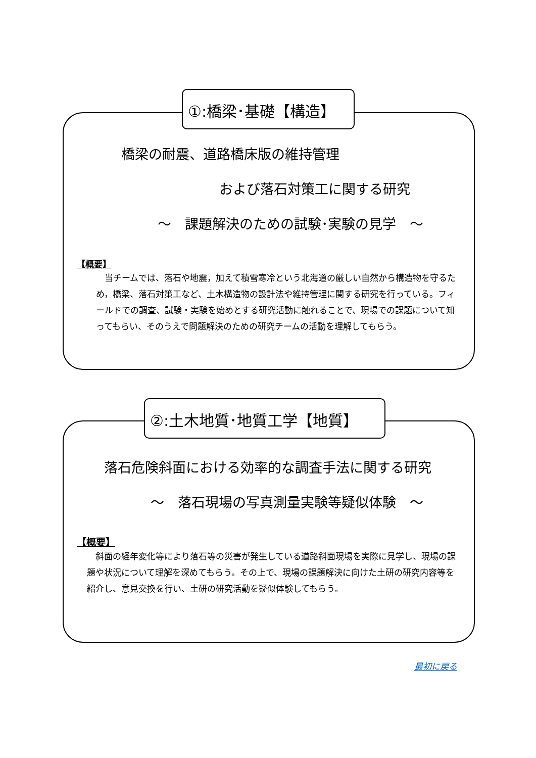橋梁の耐震、道路橋床版の維持管理
および落石対策工に関する研究
～　課題解決のための試験･実験の見学　～
【概要】
　当チームでは、落石や地震，加えて積雪寒冷という北海道の厳しい自然から構造物を守るため，橋梁、落石対策工など、土木構造物の設計法や維持管理に関する研究を行っている。フィールドでの調査、試験・実験を始めとする研究活動に触れることで、現場での課題について知ってもらい、そのうえで問題解決のための研究チームの活動を理解してもらう。
①:橋梁･基礎【構造】
落石危険斜面における効率的な調査手法に関する研究
～　落石現場の写真測量実験等疑似体験　～
【概要】
　斜面の経年変化等により落石等の災害が発生している道路斜面現場を実際に見学し、現場の課題や状況について理解を深めてもらう。その上で、現場の課題解決に向けた土研の研究内容等を紹介し、意見交換を行い、土研の研究活動を疑似体験してもらう。
②:土木地質･地質工学【地質】
最初に戻る